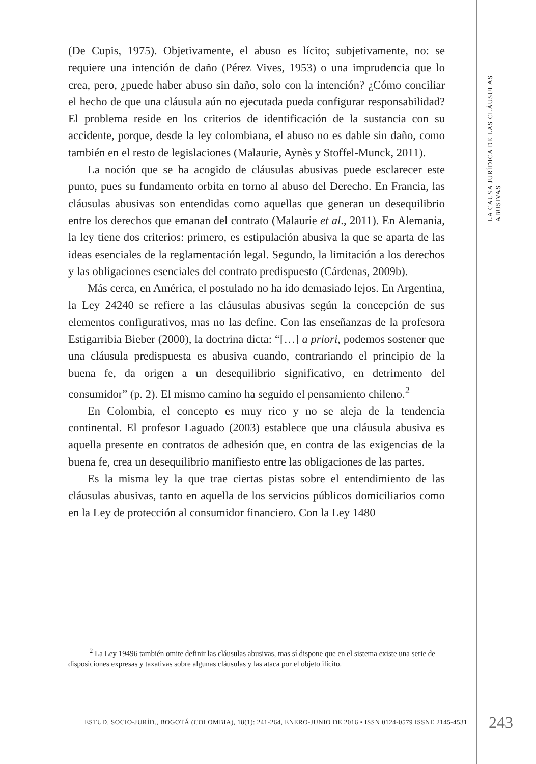LA CAUSA JURÍDICA DE LAS CLÁUSULAS ABUSIVAS
(De Cupis, 1975). Objetivamente, el abuso es lícito; subjetivamente, no: se requiere una intención de daño (Pérez Vives, 1953) o una imprudencia que lo crea, pero, ¿puede haber abuso sin daño, solo con la intención? ¿Cómo conciliar el hecho de que una cláusula aún no ejecutada pueda configurar responsabilidad? El problema reside en los criterios de identificación de la sustancia con su accidente, porque, desde la ley colombiana, el abuso no es dable sin daño, como también en el resto de legislaciones (Malaurie, Aynès y Stoffel-Munck, 2011).
La noción que se ha acogido de cláusulas abusivas puede esclarecer este punto, pues su fundamento orbita en torno al abuso del Derecho. En Francia, las cláusulas abusivas son entendidas como aquellas que generan un desequilibrio entre los derechos que emanan del contrato (Malaurie et al., 2011). En Alemania, la ley tiene dos criterios: primero, es estipulación abusiva la que se aparta de las ideas esenciales de la reglamentación legal. Segundo, la limitación a los derechos y las obligaciones esenciales del contrato predispuesto (Cárdenas, 2009b).
Más cerca, en América, el postulado no ha ido demasiado lejos. En Argentina, la Ley 24240 se refiere a las cláusulas abusivas según la concepción de sus elementos configurativos, mas no las define. Con las enseñanzas de la profesora Estigarribia Bieber (2000), la doctrina dicta: “[…] a priori, podemos sostener que una cláusula predispuesta es abusiva cuando, contrariando el principio de la buena fe, da origen a un desequilibrio significativo, en detrimento del consumidor” (p. 2). El mismo camino ha seguido el pensamiento chileno.<sup>2</sup>
En Colombia, el concepto es muy rico y no se aleja de la tendencia continental. El profesor Laguado (2003) establece que una cláusula abusiva es aquella presente en contratos de adhesión que, en contra de las exigencias de la buena fe, crea un desequilibrio manifiesto entre las obligaciones de las partes.
Es la misma ley la que trae ciertas pistas sobre el entendimiento de las cláusulas abusivas, tanto en aquella de los servicios públicos domiciliarios como en la Ley de protección al consumidor financiero. Con la Ley 1480
<sup>2</sup> La Ley 19496 también omite definir las cláusulas abusivas, mas sí dispone que en el sistema existe una serie de disposiciones expresas y taxativas sobre algunas cláusulas y las ataca por el objeto ilícito.
ESTUD. SOCIO-JURÍD., BOGOTÁ (COLOMBIA), 18(1): 241-264, ENERO-JUNIO DE 2016 • ISSN 0124-0579 ISSNE 2145-4531
243